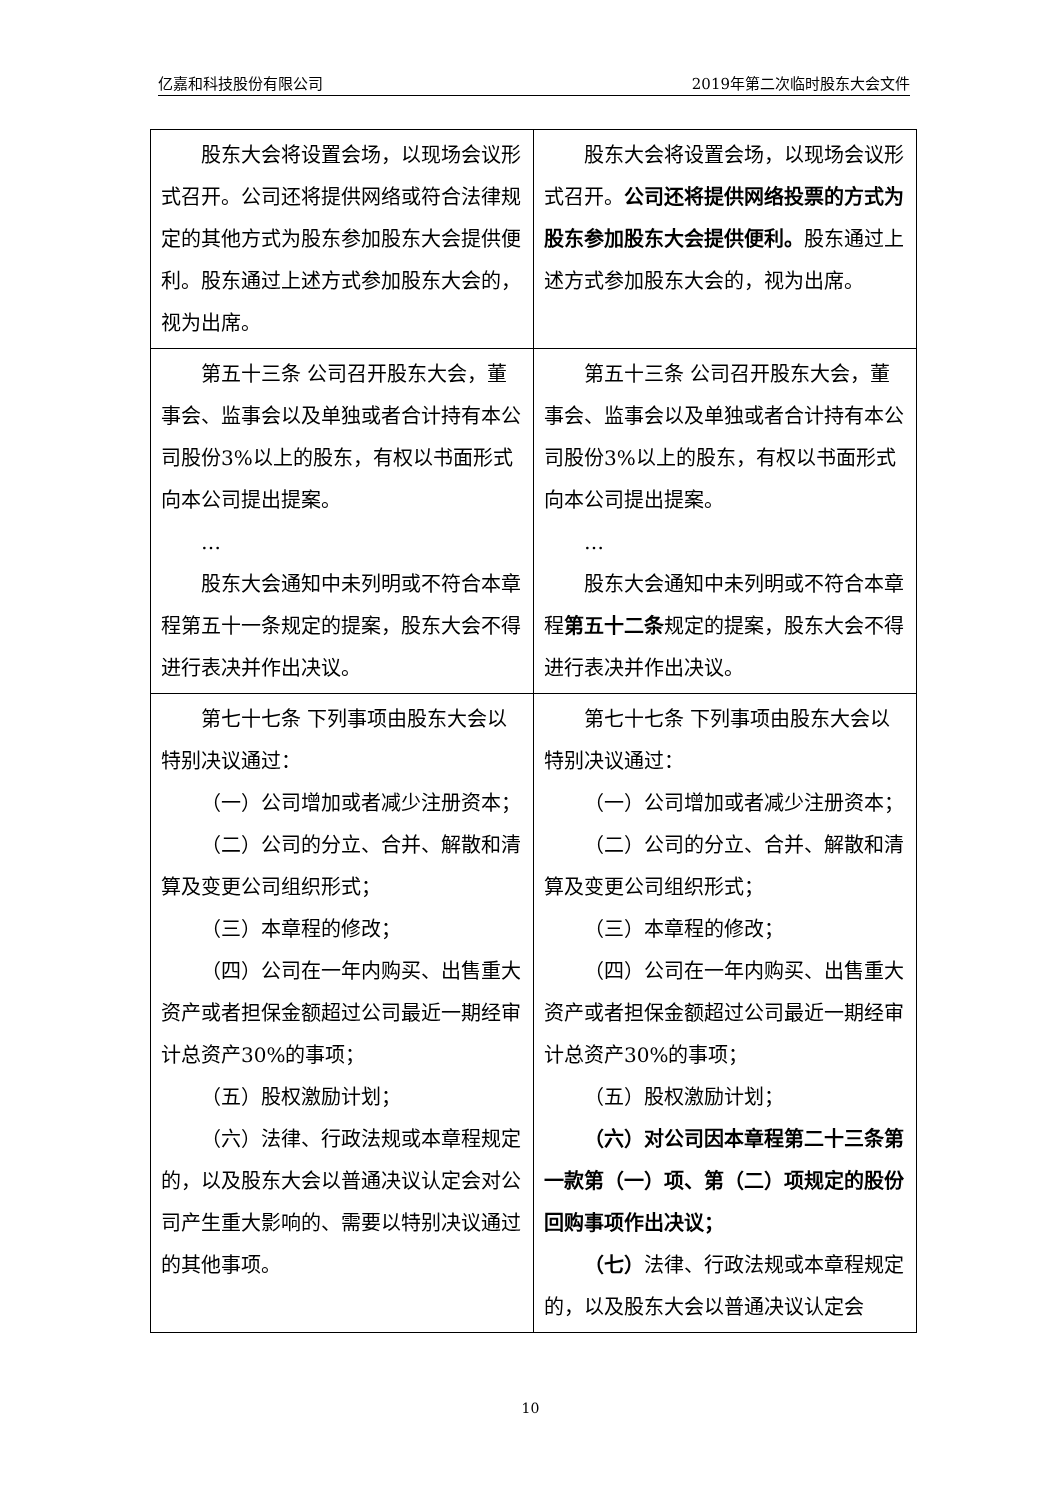亿嘉和科技股份有限公司 2019年第二次临时股东大会文件
| 股东大会将设置会场，以现场会议形式召开。公司还将提供网络或符合法律规定的其他方式为股东参加股东大会提供便利。股东通过上述方式参加股东大会的，视为出席。 | 股东大会将设置会场，以现场会议形式召开。 公司还将提供网络投票的方式为股东参加股东大会提供便利。 股东通过上述方式参加股东大会的，视为出席。 |
| 第五十三条 公司召开股东大会，董事会、监事会以及单独或者合计持有本公司股份3%以上的股东，有权以书面形式向本公司提出提案。 … 股东大会通知中未列明或不符合本章程第五十一条规定的提案，股东大会不得进行表决并作出决议。 | 第五十三条 公司召开股东大会，董事会、监事会以及单独或者合计持有本公司股份3%以上的股东，有权以书面形式向本公司提出提案。 … 股东大会通知中未列明或不符合本章程 第五十二条 规定的提案，股东大会不得进行表决并作出决议。 |
| 第七十七条 下列事项由股东大会以特别决议通过： （一）公司增加或者减少注册资本； （二）公司的分立、合并、解散和清算及变更公司组织形式； （三）本章程的修改； （四）公司在一年内购买、出售重大资产或者担保金额超过公司最近一期经审计总资产30%的事项； （五）股权激励计划； （六）法律、行政法规或本章程规定的，以及股东大会以普通决议认定会对公司产生重大影响的、需要以特别决议通过的其他事项。 | 第七十七条 下列事项由股东大会以特别决议通过： （一）公司增加或者减少注册资本； （二）公司的分立、合并、解散和清算及变更公司组织形式； （三）本章程的修改； （四）公司在一年内购买、出售重大资产或者担保金额超过公司最近一期经审计总资产30%的事项； （五）股权激励计划； （六）对公司因本章程第二十三条第一款第（一）项、第（二）项规定的股份回购事项作出决议； （七） 法律、行政法规或本章程规定的，以及股东大会以普通决议认定会 |
10